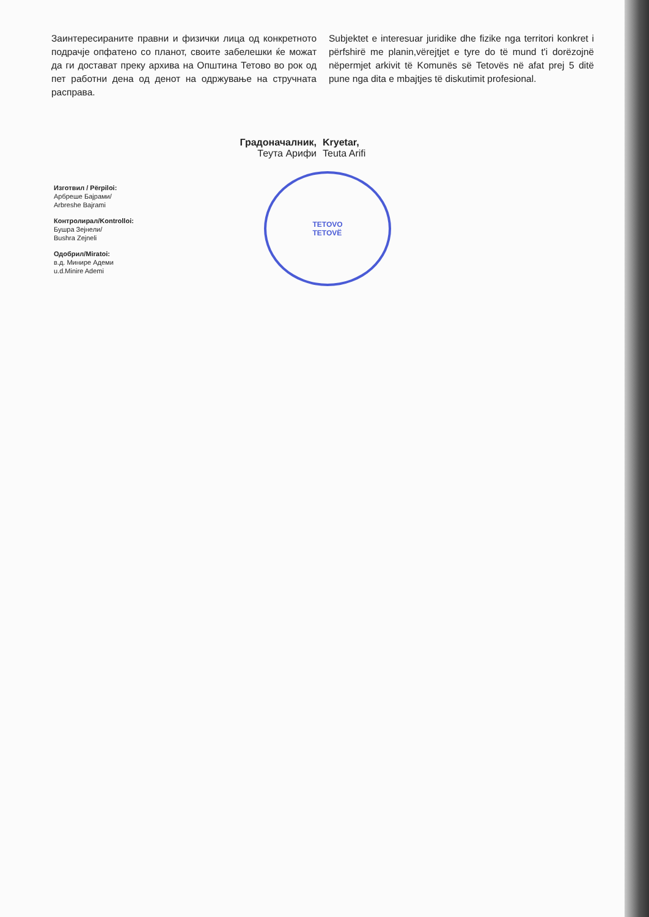Заинтересираните правни и физички лица од конкретното подрачје опфатено со планот, своите забелешки ќе можат да ги достават преку архива на Општина Тетово во рок од пет работни дена од денот на одржување на стручната расправа.
Subjektet e interesuar juridike dhe fizike nga territori konkret i përfshirë me planin,vërejtjet e tyre do të mund t'i dorëzojnë nëpermjet arkivit të Komunës së Tetovës në afat prej 5 ditë pune nga dita e mbajtjes të diskutimit profesional.
Градоначалник,
Теута Арифи
Kryetar,
Teuta Arifi
Изготвил / Përpiloi:
Арбреше Бајрами/
Arbreshe Bajrami
Контролирал/Kontrolloi:
Бушра Зејнели/
Bushra Zejneli
Одобрил/Miratoi:
в.д. Минире Адеми
u.d.Minire Ademi
TETOVO
TETOVË